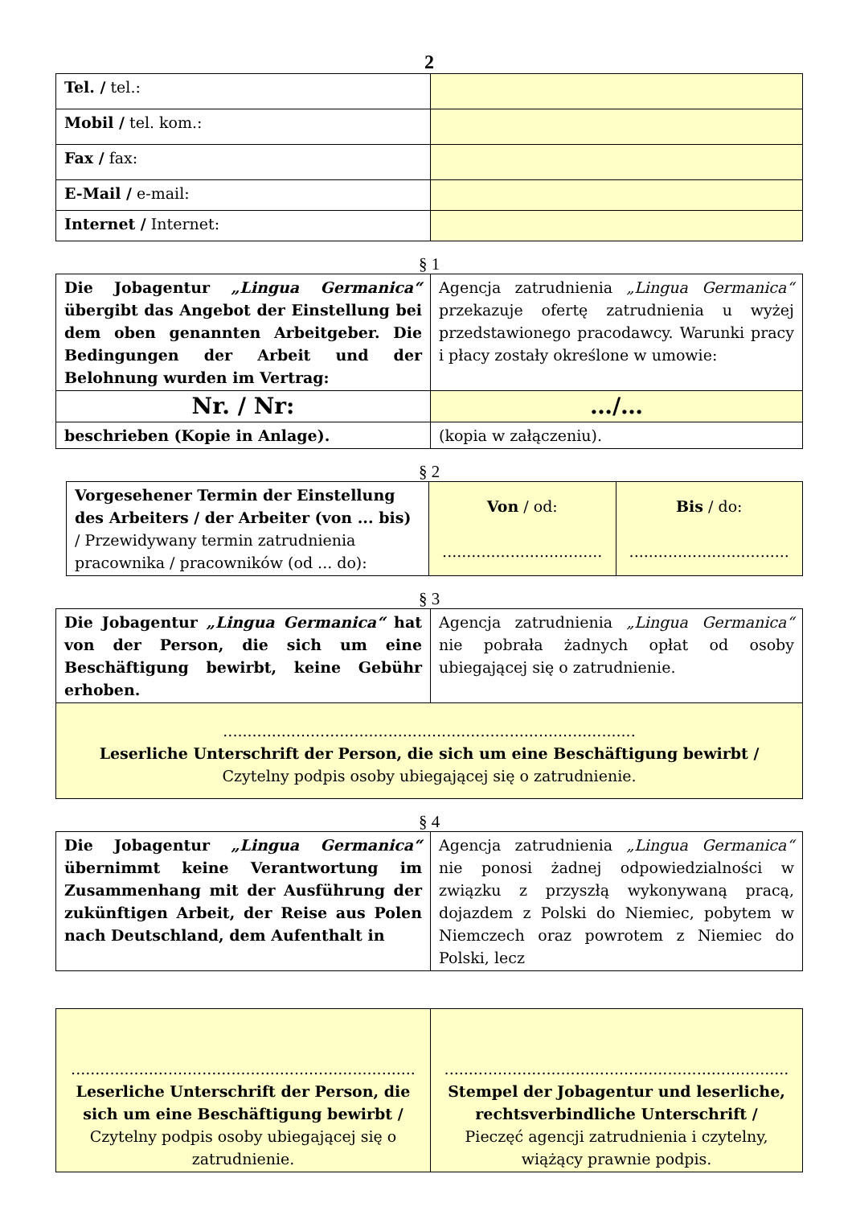2
| Tel. / tel.: | |
| Mobil / tel. kom.: | |
| Fax / fax: | |
| E-Mail / e-mail: | |
| Internet / Internet: | |
§ 1
| Die Jobagentur „Lingua Germanica“ übergibt das Angebot der Einstellung bei dem oben genannten Arbeitgeber. Die Bedingungen der Arbeit und der Belohnung wurden im Vertrag: | Agencja zatrudnienia „Lingua Germanica“ przekazuje ofertę zatrudnienia u wyżej przedstawionego pracodawcy. Warunki pracy i płacy zostały określone w umowie: |
| Nr. / Nr: | …/… |
| beschrieben (Kopie in Anlage). | (kopia w załączeniu). |
§ 2
| Vorgesehener Termin der Einstellung des Arbeiters / der Arbeiter (von ... bis) / Przewidywany termin zatrudnienia pracownika / pracowników (od ... do): | Von / od: ................................. | Bis / do: ................................. |
§ 3
| Die Jobagentur „Lingua Germanica“ hat von der Person, die sich um eine Beschäftigung bewirbt, keine Gebühr erhoben. | Agencja zatrudnienia „Lingua Germanica“ nie pobrała żadnych opłat od osoby ubiegającej się o zatrudnienie. |
| ..................................................................................... Leserliche Unterschrift der Person, die sich um eine Beschäftigung bewirbt / Czytelny podpis osoby ubiegającej się o zatrudnienie. | |
§ 4
| Die Jobagentur „Lingua Germanica“ übernimmt keine Verantwortung im Zusammenhang mit der Ausführung der zukünftigen Arbeit, der Reise aus Polen nach Deutschland, dem Aufenthalt in | Agencja zatrudnienia „Lingua Germanica“ nie ponosi żadnej odpowiedzialności w związku z przyszłą wykonywaną pracą, dojazdem z Polski do Niemiec, pobytem w Niemczech oraz powrotem z Niemiec do Polski, lecz |
| ....................................................................... Leserliche Unterschrift der Person, die sich um eine Beschäftigung bewirbt / Czytelny podpis osoby ubiegającej się o zatrudnienie. | ....................................................................... Stempel der Jobagentur und leserliche, rechtsverbindliche Unterschrift / Pieczęć agencji zatrudnienia i czytelny, wiążący prawnie podpis. |